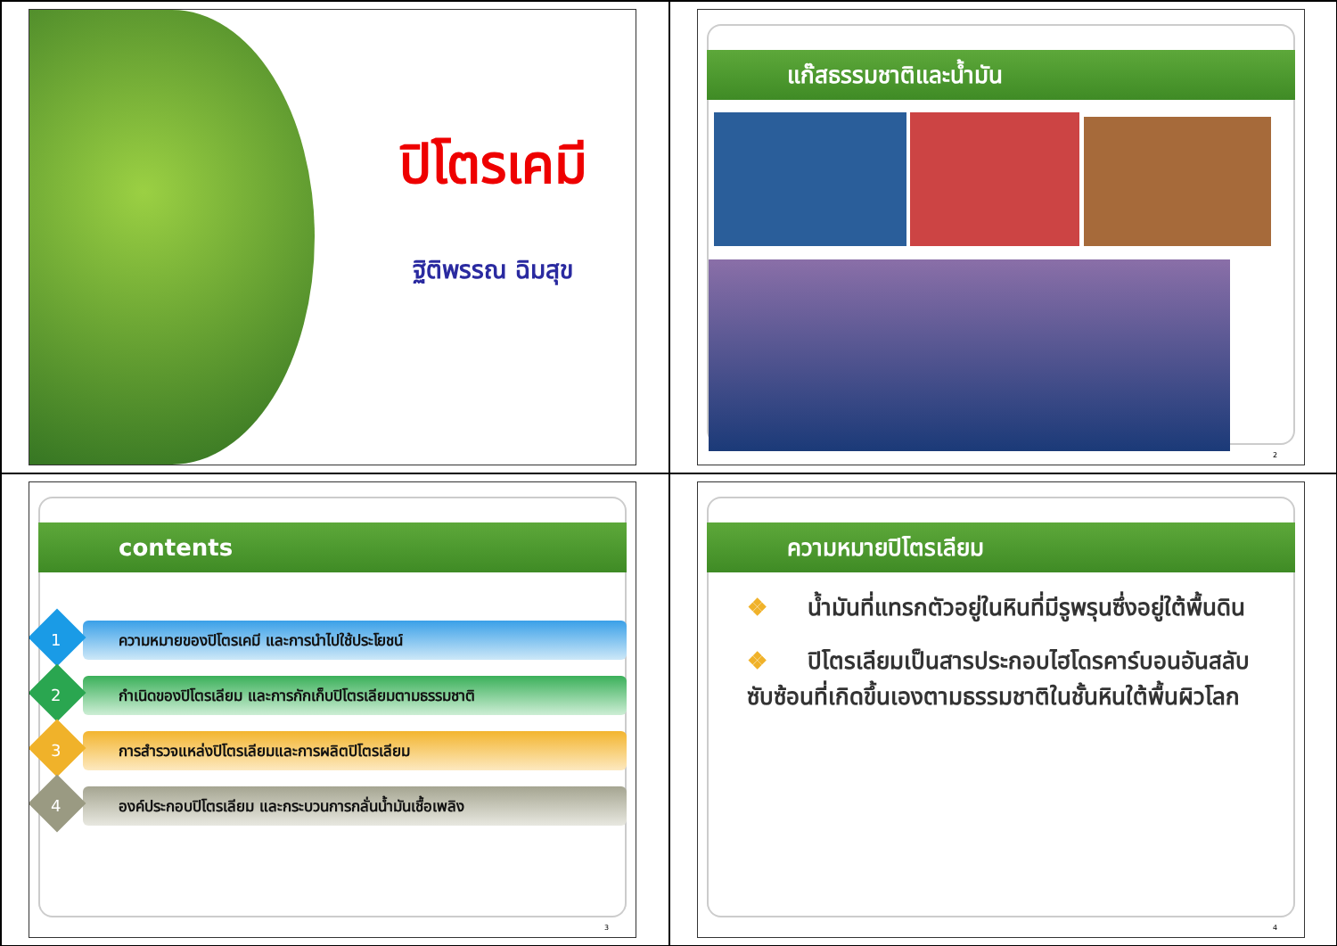ปิโตรเคมี
ฐิติพรรณ ฉิมสุข
แก๊สธรรมชาติและน้ำมัน
2
contents
1
ความหมายของปิโตรเคมี และการนำไปใช้ประโยชน์
2
กำเนิดของปิโตรเลียม และการกักเก็บปิโตรเลียมตามธรรมชาติ
3
การสำรวจแหล่งปิโตรเลียมและการผลิตปิโตรเลียม
4
องค์ประกอบปิโตรเลียม และกระบวนการกลั่นน้ำมันเชื้อเพลิง
3
ความหมายปิโตรเลียม
❖ น้ำมันที่แทรกตัวอยู่ในหินที่มีรูพรุนซึ่งอยู่ใต้พื้นดิน
❖ ปิโตรเลียมเป็นสารประกอบไฮโดรคาร์บอนอันสลับซับซ้อนที่เกิดขึ้นเองตามธรรมชาติในชั้นหินใต้พื้นผิวโลก
4